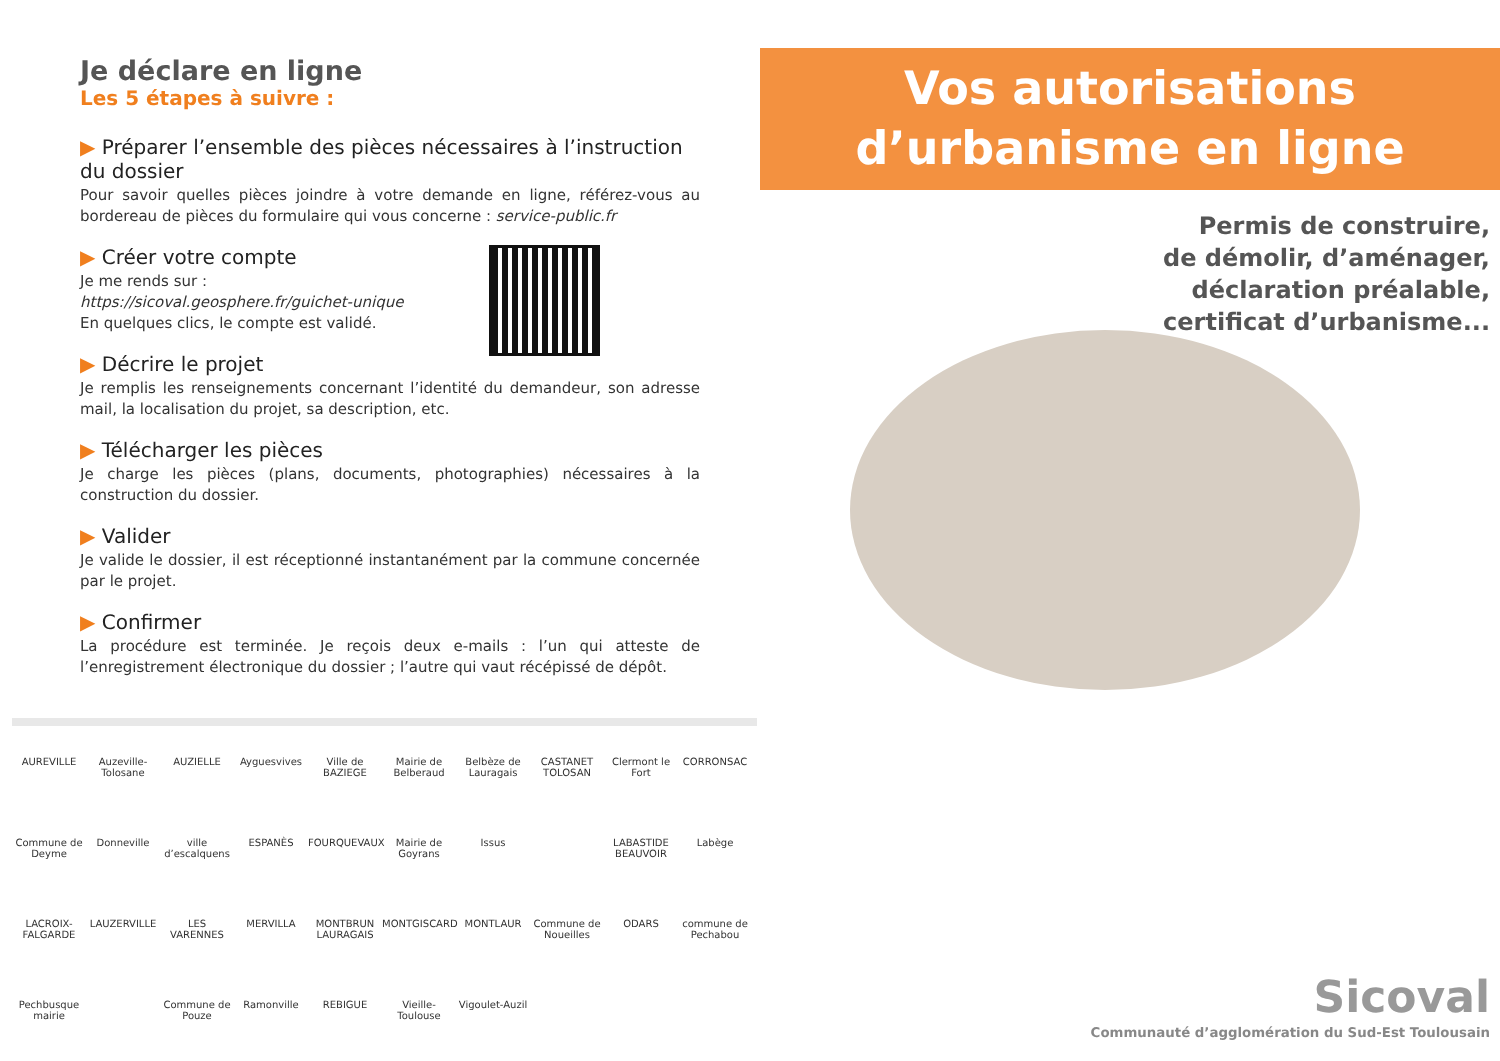Je déclare en ligne
Les 5 étapes à suivre :
▶ Préparer l’ensemble des pièces nécessaires à l’instruction du dossier
Pour savoir quelles pièces joindre à votre demande en ligne, référez-vous au bordereau de pièces du formulaire qui vous concerne : service-public.fr
▶ Créer votre compte
Je me rends sur :
https://sicoval.geosphere.fr/guichet-unique
En quelques clics, le compte est validé.
▶ Décrire le projet
Je remplis les renseignements concernant l’identité du demandeur, son adresse mail, la localisation du projet, sa description, etc.
▶ Télécharger les pièces
Je charge les pièces (plans, documents, photographies) nécessaires à la construction du dossier.
▶ Valider
Je valide le dossier, il est réceptionné instantanément par la commune concernée par le projet.
▶ Confirmer
La procédure est terminée. Je reçois deux e-mails : l’un qui atteste de l’enregistrement électronique du dossier ; l’autre qui vaut récépissé de dépôt.
AUREVILLE Auzeville-Tolosane AUZIELLE Ayguesvives Ville de BAZIEGE Mairie de Belberaud Belbèze de Lauragais CASTANET TOLOSAN Clermont le Fort CORRONSAC Commune de Deyme Donneville ville d’escalquens ESPANÈS FOURQUEVAUX Mairie de Goyrans Issus LABASTIDE BEAUVOIR Labège LACROIX-FALGARDE LAUZERVILLE LES VARENNES MERVILLA MONTBRUN LAURAGAIS MONTGISCARD MONTLAUR Commune de Noueilles ODARS commune de Pechabou Pechbusque mairie Commune de Pouze Ramonville REBIGUE Vieille-Toulouse Vigoulet-Auzil
Vos autorisations
d’urbanisme en ligne
Permis de construire,
de démolir, d’aménager,
déclaration préalable,
certificat d’urbanisme...
Sicoval
Communauté d’agglomération du Sud-Est Toulousain